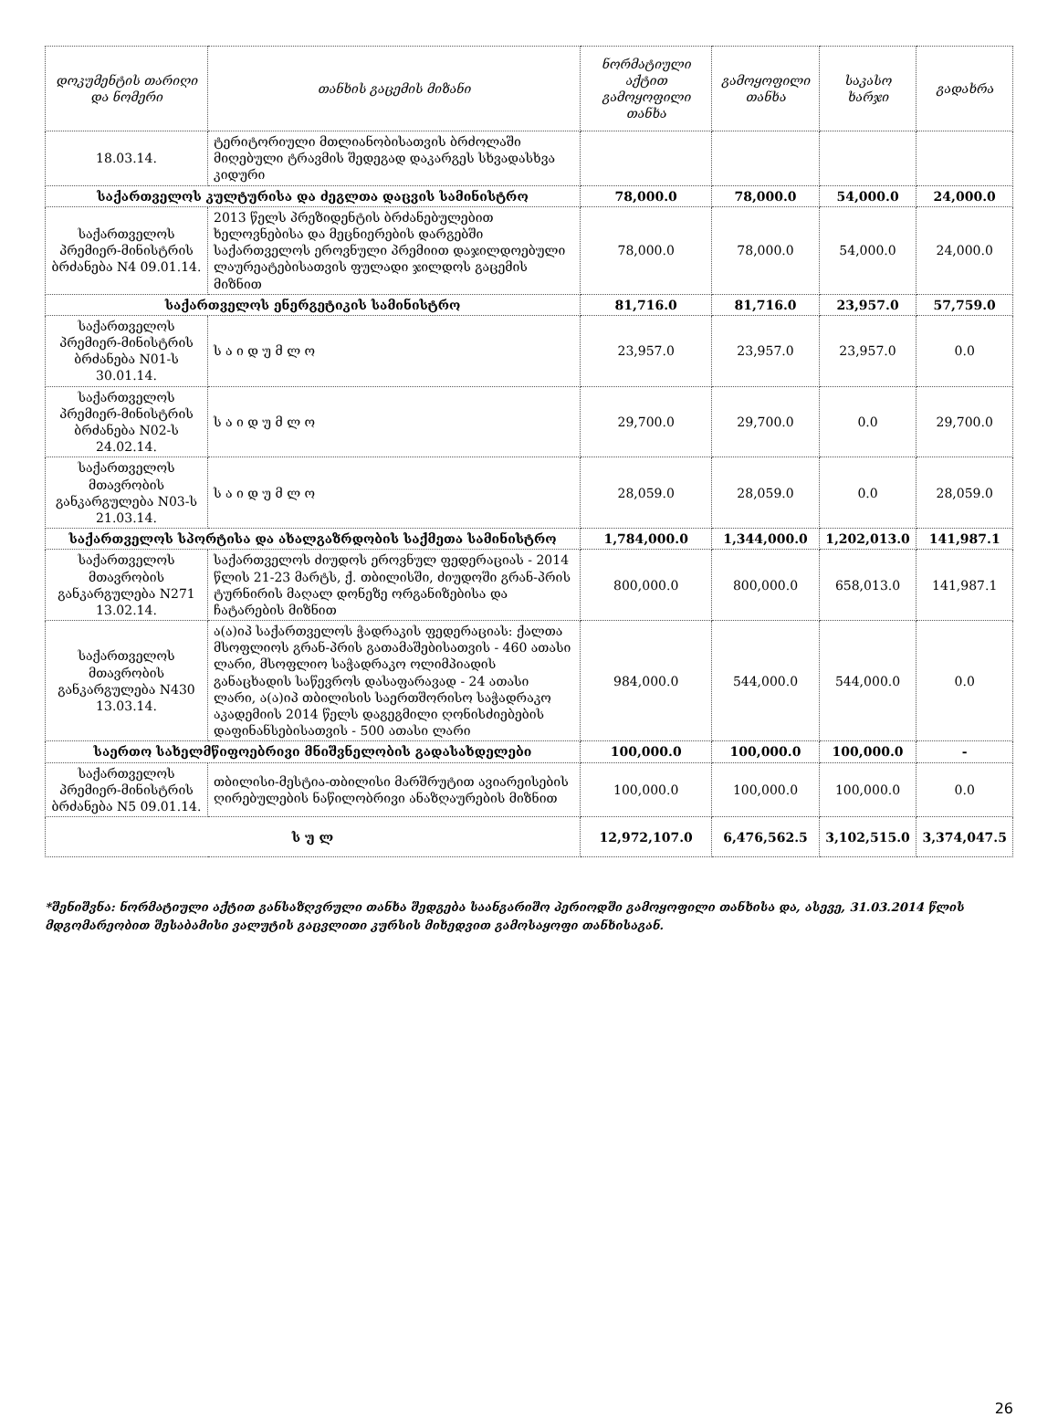| დოკუმენტის თარიღი და ნომერი | თანხის გაცემის მიზანი | ნორმატიული აქტით გამოყოფილი თანხა | გამოყოფილი თანხა | საკასო ხარჯი | გადახრა |
| --- | --- | --- | --- | --- | --- |
| 18.03.14. | ტერიტორიული მთლიანობისათვის ბრძოლაში მიღებული ტრავმის შედეგად დაკარგეს სხვადასხვა კიდური | | | | |
| საქართველოს კულტურისა და ძეგლთა დაცვის სამინისტრო | | 78,000.0 | 78,000.0 | 54,000.0 | 24,000.0 |
| საქართველოს პრემიერ-მინისტრის ბრძანება N4 09.01.14. | 2013 წელს პრეზიდენტის ბრძანებულებით ხელოვნებისა და მეცნიერების დარგებში საქართველოს ეროვნული პრემიით დაჯილდოებული ლაურეატებისათვის ფულადი ჯილდოს გაცემის მიზნით | 78,000.0 | 78,000.0 | 54,000.0 | 24,000.0 |
| საქართველოს ენერგეტიკის სამინისტრო | | 81,716.0 | 81,716.0 | 23,957.0 | 57,759.0 |
| საქართველოს პრემიერ-მინისტრის ბრძანება N01-ს 30.01.14. | ს ა ი დ უ მ ლ ო | 23,957.0 | 23,957.0 | 23,957.0 | 0.0 |
| საქართველოს პრემიერ-მინისტრის ბრძანება N02-ს 24.02.14. | ს ა ი დ უ მ ლ ო | 29,700.0 | 29,700.0 | 0.0 | 29,700.0 |
| საქართველოს მთავრობის განკარგულება N03-ს 21.03.14. | ს ა ი დ უ მ ლ ო | 28,059.0 | 28,059.0 | 0.0 | 28,059.0 |
| საქართველოს სპორტისა და ახალგაზრდობის საქმეთა სამინისტრო | | 1,784,000.0 | 1,344,000.0 | 1,202,013.0 | 141,987.1 |
| საქართველოს მთავრობის განკარგულება N271 13.02.14. | საქართველოს ძიუდოს ეროვნულ ფედერაციას - 2014 წლის 21-23 მარტს, ქ. თბილისში, ძიუდოში გრან-პრის ტურნირის მაღალ დონეზე ორგანიზებისა და ჩატარების მიზნით | 800,000.0 | 800,000.0 | 658,013.0 | 141,987.1 |
| საქართველოს მთავრობის განკარგულება N430 13.03.14. | ა(ა)იპ საქართველოს ჭადრაკის ფედერაციას: ქალთა მსოფლიოს გრან-პრის გათამაშებისათვის - 460 ათასი ლარი, მსოფლიო საჭადრაკო ოლიმპიადის განაცხადის საწევროს დასაფარავად - 24 ათასი ლარი, ა(ა)იპ თბილისის საერთშორისო საჭადრაკო აკადემიის 2014 წელს დაგეგმილი ღონისძიებების დაფინანსებისათვის - 500 ათასი ლარი | 984,000.0 | 544,000.0 | 544,000.0 | 0.0 |
| საერთო სახელმწიფოებრივი მნიშვნელობის გადასახდელები | | 100,000.0 | 100,000.0 | 100,000.0 | - |
| საქართველოს პრემიერ-მინისტრის ბრძანება N5 09.01.14. | თბილისი-მესტია-თბილისი მარშრუტით ავიარეისების ღირებულების ნაწილობრივი ანაზღაურების მიზნით | 100,000.0 | 100,000.0 | 100,000.0 | 0.0 |
| ს უ ლ | | 12,972,107.0 | 6,476,562.5 | 3,102,515.0 | 3,374,047.5 |
*შენიშვნა: ნორმატიული აქტით განსაზღვრული თანხა შედგება საანგარიშო პერიოდში გამოყოფილი თანხისა და, ასევე, 31.03.2014 წლის მდგომარეობით შესაბამისი ვალუტის გაცვლითი კურსის მიხედვით გამოსაყოფი თანხისაგან.
26